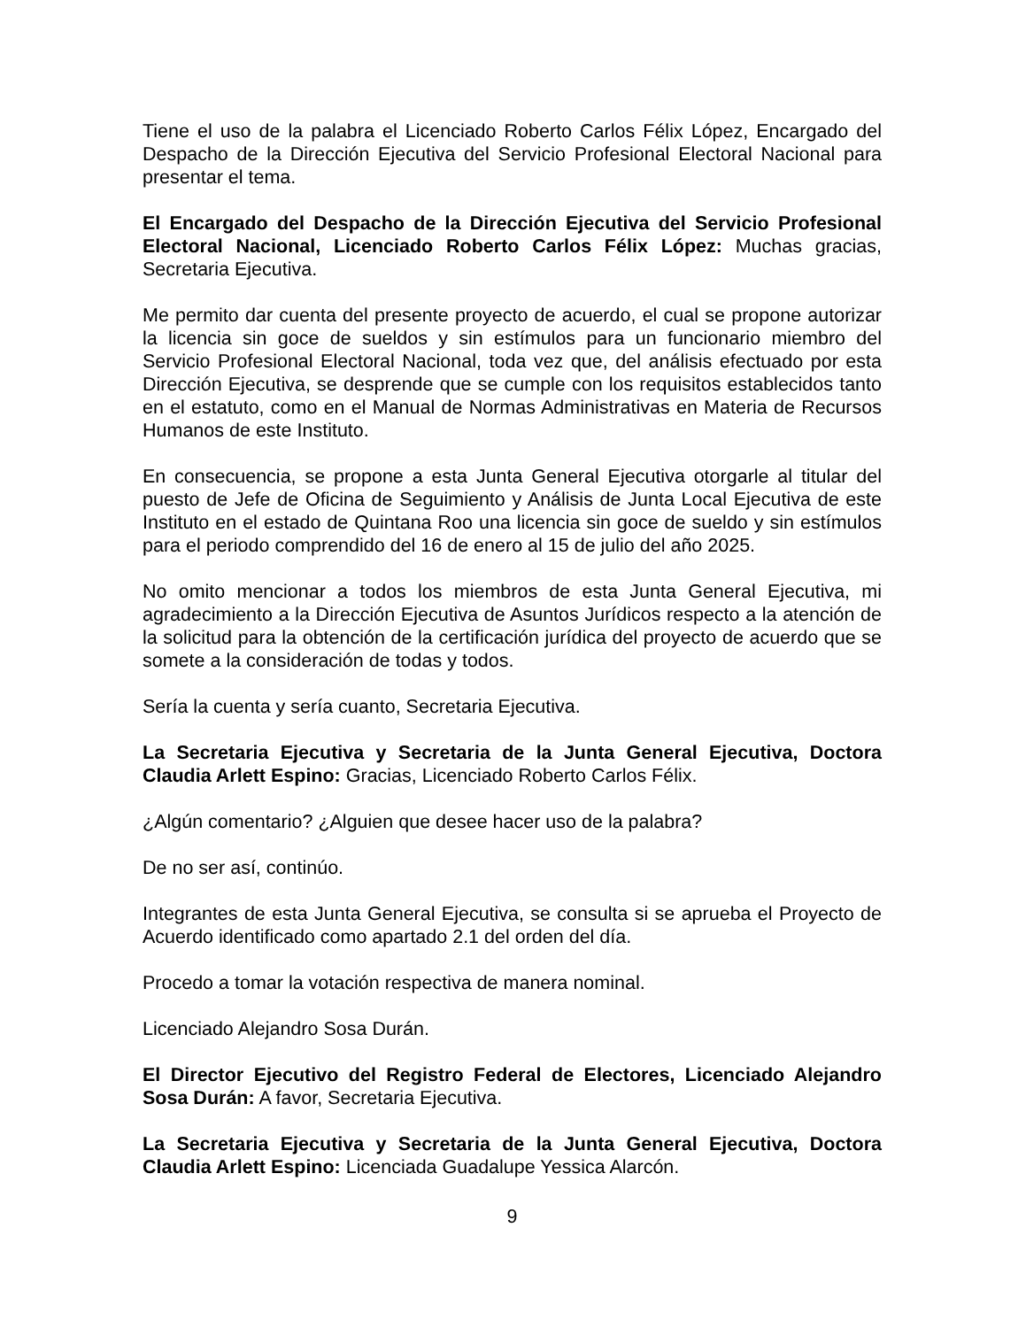Tiene el uso de la palabra el Licenciado Roberto Carlos Félix López, Encargado del Despacho de la Dirección Ejecutiva del Servicio Profesional Electoral Nacional para presentar el tema.
El Encargado del Despacho de la Dirección Ejecutiva del Servicio Profesional Electoral Nacional, Licenciado Roberto Carlos Félix López: Muchas gracias, Secretaria Ejecutiva.
Me permito dar cuenta del presente proyecto de acuerdo, el cual se propone autorizar la licencia sin goce de sueldos y sin estímulos para un funcionario miembro del Servicio Profesional Electoral Nacional, toda vez que, del análisis efectuado por esta Dirección Ejecutiva, se desprende que se cumple con los requisitos establecidos tanto en el estatuto, como en el Manual de Normas Administrativas en Materia de Recursos Humanos de este Instituto.
En consecuencia, se propone a esta Junta General Ejecutiva otorgarle al titular del puesto de Jefe de Oficina de Seguimiento y Análisis de Junta Local Ejecutiva de este Instituto en el estado de Quintana Roo una licencia sin goce de sueldo y sin estímulos para el periodo comprendido del 16 de enero al 15 de julio del año 2025.
No omito mencionar a todos los miembros de esta Junta General Ejecutiva, mi agradecimiento a la Dirección Ejecutiva de Asuntos Jurídicos respecto a la atención de la solicitud para la obtención de la certificación jurídica del proyecto de acuerdo que se somete a la consideración de todas y todos.
Sería la cuenta y sería cuanto, Secretaria Ejecutiva.
La Secretaria Ejecutiva y Secretaria de la Junta General Ejecutiva, Doctora Claudia Arlett Espino: Gracias, Licenciado Roberto Carlos Félix.
¿Algún comentario? ¿Alguien que desee hacer uso de la palabra?
De no ser así, continúo.
Integrantes de esta Junta General Ejecutiva, se consulta si se aprueba el Proyecto de Acuerdo identificado como apartado 2.1 del orden del día.
Procedo a tomar la votación respectiva de manera nominal.
Licenciado Alejandro Sosa Durán.
El Director Ejecutivo del Registro Federal de Electores, Licenciado Alejandro Sosa Durán: A favor, Secretaria Ejecutiva.
La Secretaria Ejecutiva y Secretaria de la Junta General Ejecutiva, Doctora Claudia Arlett Espino: Licenciada Guadalupe Yessica Alarcón.
9